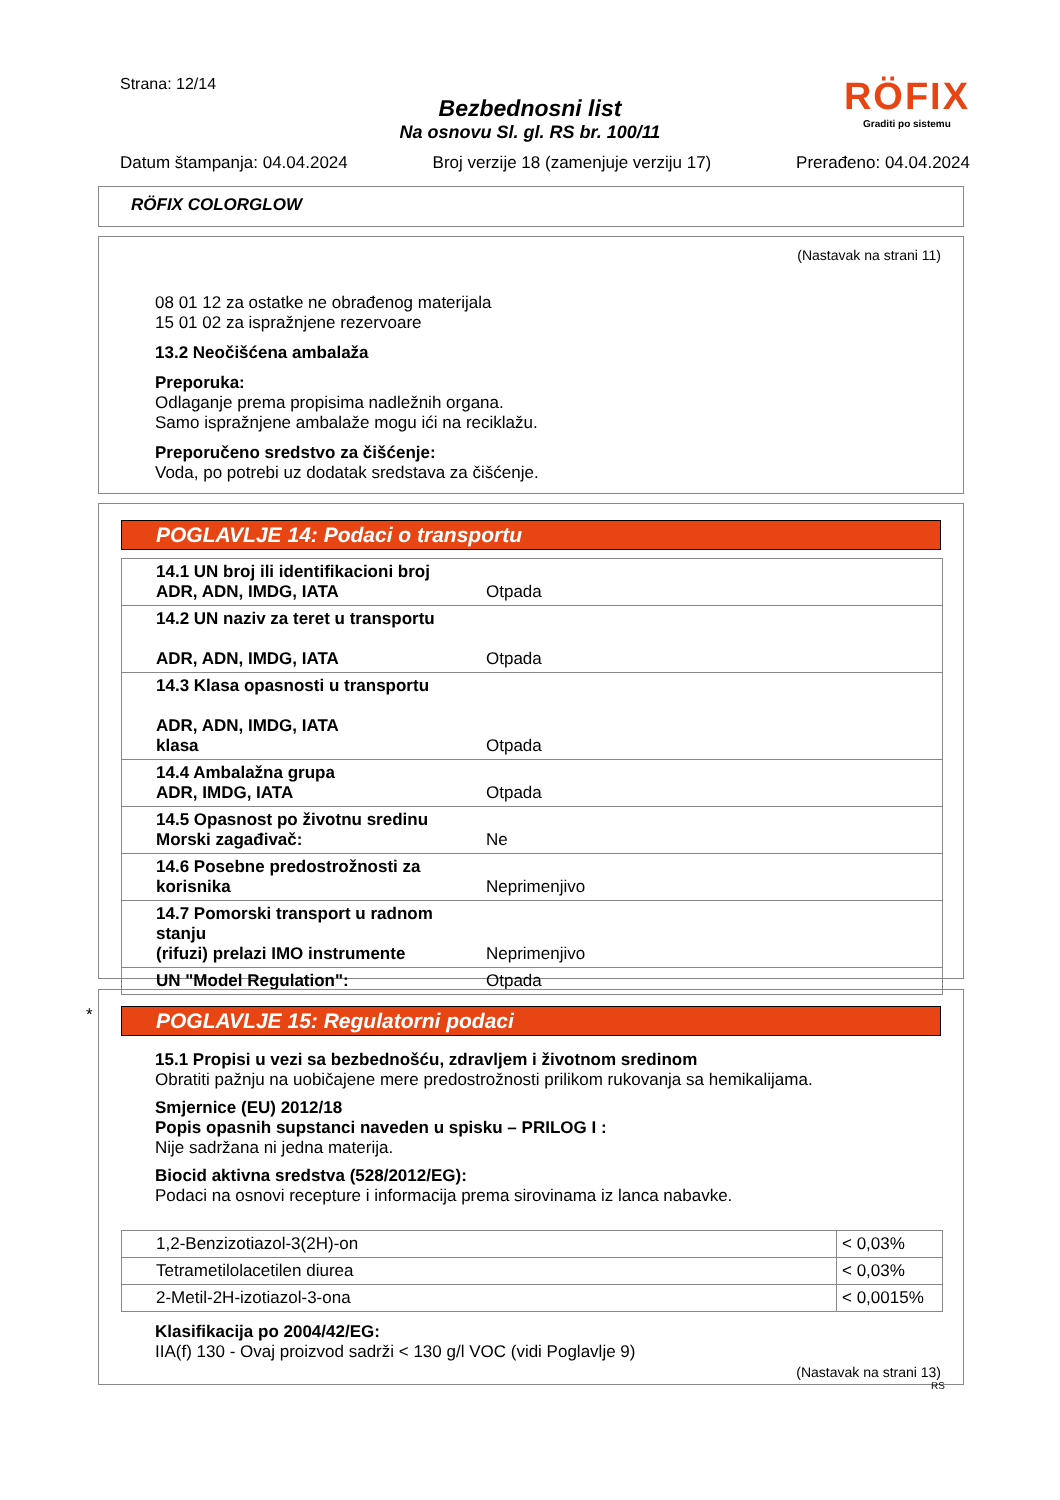Strana: 12/14
Bezbednosni list
Na osnovu Sl. gl. RS br. 100/11
RÖFIX
Graditi po sistemu
Datum štampanja: 04.04.2024 Broj verzije 18 (zamenjuje verziju 17) Prerađeno: 04.04.2024
RÖFIX COLORGLOW
(Nastavak na strani 11)
08 01 12 za ostatke ne obrađenog materijala
15 01 02 za ispražnjene rezervoare
13.2 Neočišćena ambalaža
Preporuka:
Odlaganje prema propisima nadležnih organa.
Samo ispražnjene ambalaže mogu ići na reciklažu.
Preporučeno sredstvo za čišćenje:
Voda, po potrebi uz dodatak sredstava za čišćenje.
POGLAVLJE 14: Podaci o transportu
| 14.1 UN broj ili identifikacioni broj ADR, ADN, IMDG, IATA | Otpada |
| 14.2 UN naziv za teret u transportu ADR, ADN, IMDG, IATA | Otpada |
| 14.3 Klasa opasnosti u transportu ADR, ADN, IMDG, IATA klasa | Otpada |
| 14.4 Ambalažna grupa ADR, IMDG, IATA | Otpada |
| 14.5 Opasnost po životnu sredinu Morski zagađivač: | Ne |
| 14.6 Posebne predostrožnosti za korisnika | Neprimenjivo |
| 14.7 Pomorski transport u radnom stanju (rifuzi) prelazi IMO instrumente | Neprimenjivo |
| UN "Model Regulation": | Otpada |
*
POGLAVLJE 15: Regulatorni podaci
15.1 Propisi u vezi sa bezbednošću, zdravljem i životnom sredinom
Obratiti pažnju na uobičajene mere predostrožnosti prilikom rukovanja sa hemikalijama.
Smjernice (EU) 2012/18
Popis opasnih supstanci naveden u spisku – PRILOG I :
Nije sadržana ni jedna materija.
Biocid aktivna sredstva (528/2012/EG):
Podaci na osnovi recepture i informacija prema sirovinama iz lanca nabavke.
| 1,2-Benzizotiazol-3(2H)-on | < 0,03% |
| Tetrametilolacetilen diurea | < 0,03% |
| 2-Metil-2H-izotiazol-3-ona | < 0,0015% |
Klasifikacija po 2004/42/EG:
IIA(f) 130 - Ovaj proizvod sadrži < 130 g/l VOC (vidi Poglavlje 9)
(Nastavak na strani 13)
RS